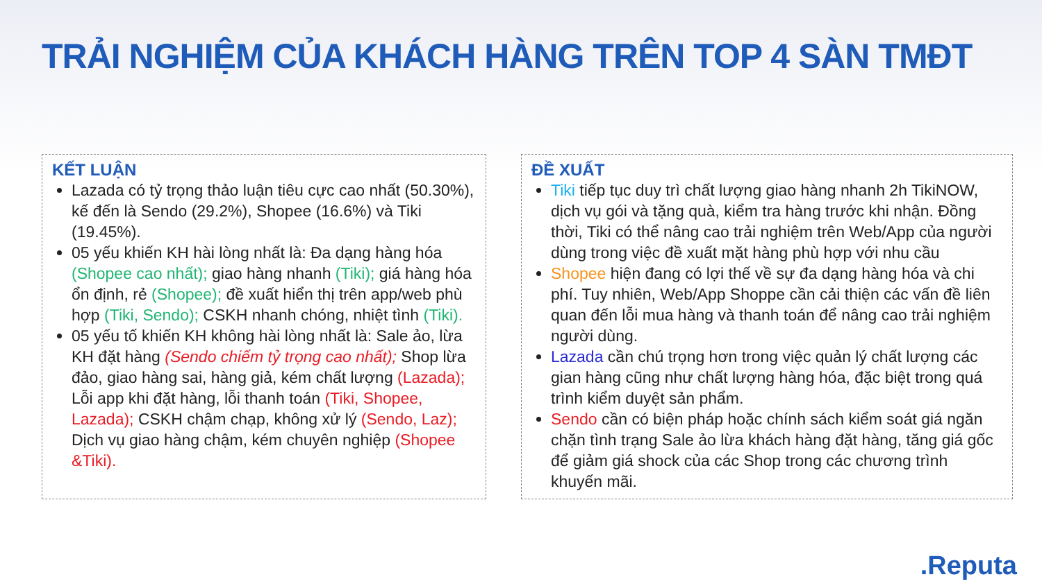TRẢI NGHIỆM CỦA KHÁCH HÀNG TRÊN TOP 4 SÀN TMĐT
KẾT LUẬN
Lazada có tỷ trọng thảo luận tiêu cực cao nhất (50.30%), kế đến là Sendo (29.2%), Shopee (16.6%) và Tiki (19.45%).
05 yếu khiến KH hài lòng nhất là: Đa dạng hàng hóa (Shopee cao nhất); giao hàng nhanh (Tiki); giá hàng hóa ổn định, rẻ (Shopee); đề xuất hiển thị trên app/web phù hợp (Tiki, Sendo); CSKH nhanh chóng, nhiệt tình (Tiki).
05 yếu tố khiến KH không hài lòng nhất là: Sale ảo, lừa KH đặt hàng (Sendo chiếm tỷ trọng cao nhất); Shop lừa đảo, giao hàng sai, hàng giả, kém chất lượng (Lazada); Lỗi app khi đặt hàng, lỗi thanh toán (Tiki, Shopee, Lazada); CSKH chậm chạp, không xử lý (Sendo, Laz); Dịch vụ giao hàng chậm, kém chuyên nghiệp (Shopee &Tiki).
ĐỀ XUẤT
Tiki tiếp tục duy trì chất lượng giao hàng nhanh 2h TikiNOW, dịch vụ gói và tặng quà, kiểm tra hàng trước khi nhận. Đồng thời, Tiki có thể nâng cao trải nghiệm trên Web/App của người dùng trong việc đề xuất mặt hàng phù hợp với nhu cầu
Shopee hiện đang có lợi thế về sự đa dạng hàng hóa và chi phí. Tuy nhiên, Web/App Shoppe cần cải thiện các vấn đề liên quan đến lỗi mua hàng và thanh toán để nâng cao trải nghiệm người dùng.
Lazada cần chú trọng hơn trong việc quản lý chất lượng các gian hàng cũng như chất lượng hàng hóa, đặc biệt trong quá trình kiểm duyệt sản phẩm.
Sendo cần có biện pháp hoặc chính sách kiểm soát giá ngăn chặn tình trạng Sale ảo lừa khách hàng đặt hàng, tăng giá gốc để giảm giá shock của các Shop trong các chương trình khuyến mãi.
.Reputa